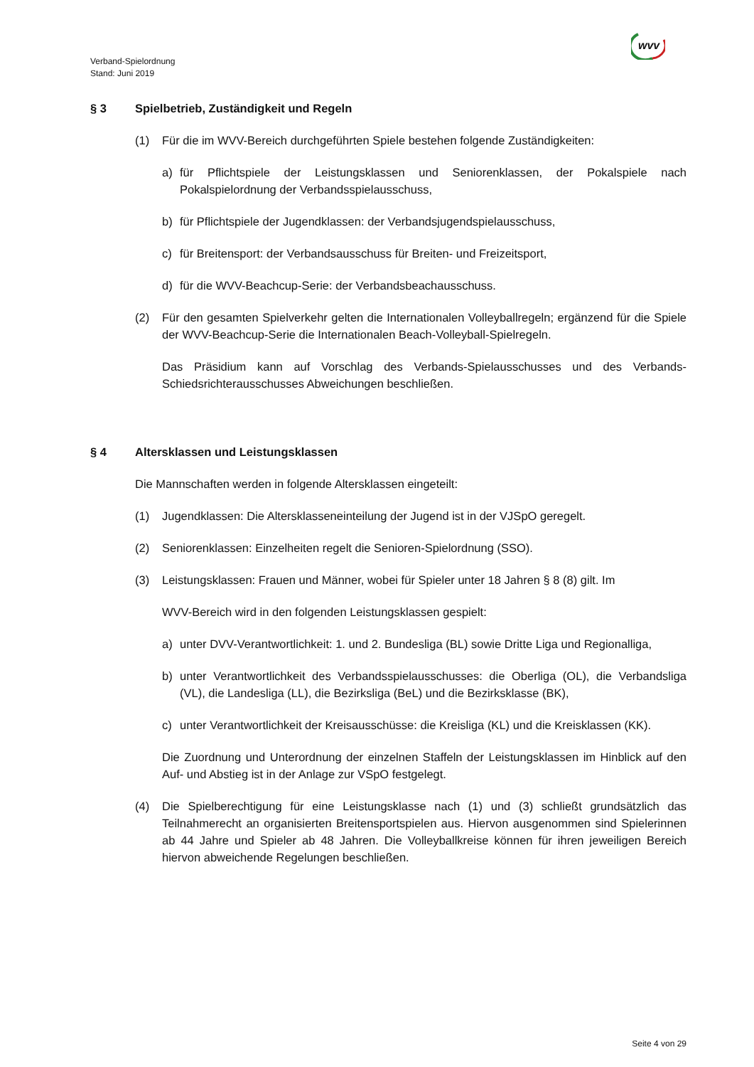wvv
Verband-Spielordnung
Stand: Juni 2019
§ 3 Spielbetrieb, Zuständigkeit und Regeln
(1) Für die im WVV-Bereich durchgeführten Spiele bestehen folgende Zuständigkeiten:
a) für Pflichtspiele der Leistungsklassen und Seniorenklassen, der Pokalspiele nach Pokalspielordnung der Verbandsspielausschuss,
b) für Pflichtspiele der Jugendklassen: der Verbandsjugendspielausschuss,
c) für Breitensport: der Verbandsausschuss für Breiten- und Freizeitsport,
d) für die WVV-Beachcup-Serie: der Verbandsbeachausschuss.
(2) Für den gesamten Spielverkehr gelten die Internationalen Volleyballregeln; ergänzend für die Spiele der WVV-Beachcup-Serie die Internationalen Beach-Volleyball-Spielregeln.
Das Präsidium kann auf Vorschlag des Verbands-Spielausschusses und des Verbands-Schiedsrichterausschusses Abweichungen beschließen.
§ 4 Altersklassen und Leistungsklassen
Die Mannschaften werden in folgende Altersklassen eingeteilt:
(1) Jugendklassen: Die Altersklasseneinteilung der Jugend ist in der VJSpO geregelt.
(2) Seniorenklassen: Einzelheiten regelt die Senioren-Spielordnung (SSO).
(3) Leistungsklassen: Frauen und Männer, wobei für Spieler unter 18 Jahren § 8 (8) gilt. Im
WVV-Bereich wird in den folgenden Leistungsklassen gespielt:
a) unter DVV-Verantwortlichkeit: 1. und 2. Bundesliga (BL) sowie Dritte Liga und Regionalliga,
b) unter Verantwortlichkeit des Verbandsspielausschusses: die Oberliga (OL), die Verbandsliga (VL), die Landesliga (LL), die Bezirksliga (BeL) und die Bezirksklasse (BK),
c) unter Verantwortlichkeit der Kreisausschüsse: die Kreisliga (KL) und die Kreisklassen (KK).
Die Zuordnung und Unterordnung der einzelnen Staffeln der Leistungsklassen im Hinblick auf den Auf- und Abstieg ist in der Anlage zur VSpO festgelegt.
(4) Die Spielberechtigung für eine Leistungsklasse nach (1) und (3) schließt grundsätzlich das Teilnahmerecht an organisierten Breitensportspielen aus. Hiervon ausgenommen sind Spielerinnen ab 44 Jahre und Spieler ab 48 Jahren. Die Volleyballkreise können für ihren jeweiligen Bereich hiervon abweichende Regelungen beschließen.
Seite 4 von 29